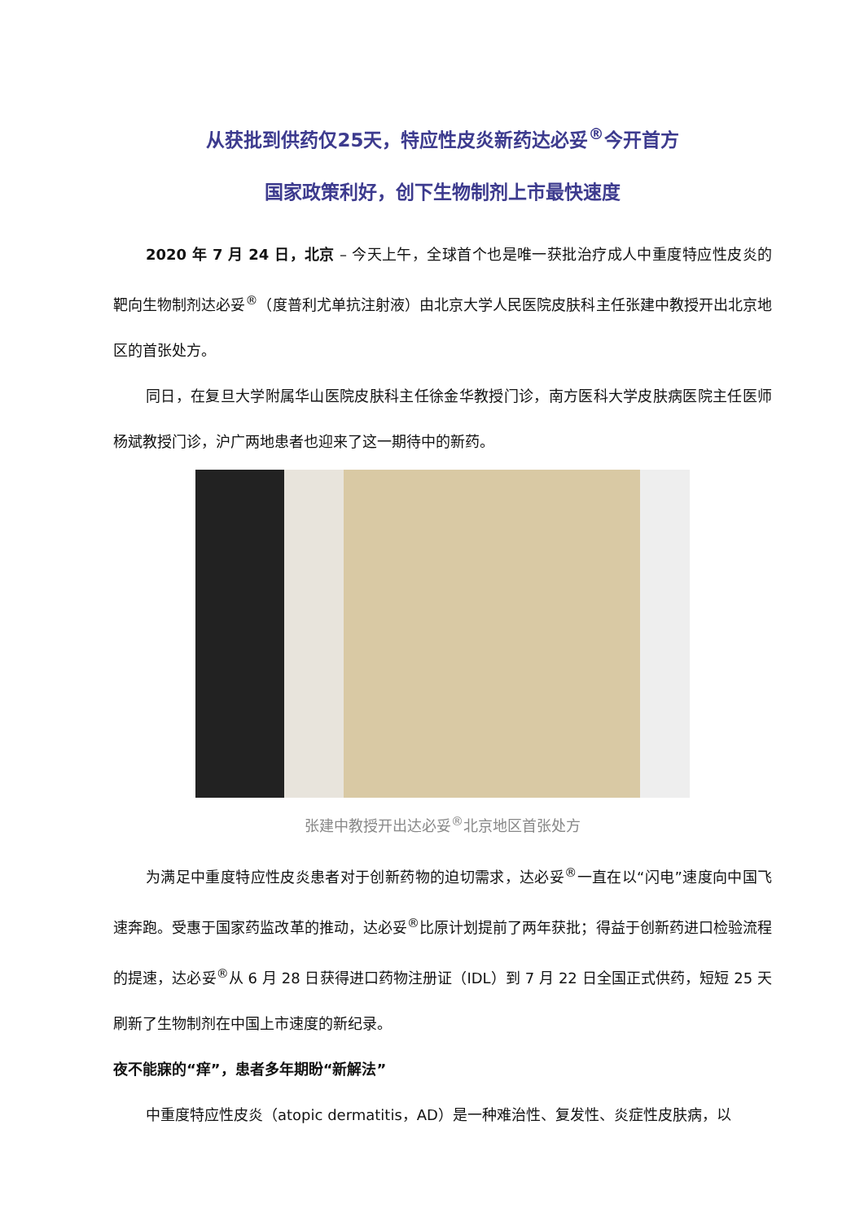从获批到供药仅25天，特应性皮炎新药达必妥<sup>®</sup>今开首方
国家政策利好，创下生物制剂上市最快速度
2020 年 7 月 24 日，北京 – 今天上午，全球首个也是唯一获批治疗成人中重度特应性皮炎的靶向生物制剂达必妥<sup>®</sup>（度普利尤单抗注射液）由北京大学人民医院皮肤科主任张建中教授开出北京地区的首张处方。
同日，在复旦大学附属华山医院皮肤科主任徐金华教授门诊，南方医科大学皮肤病医院主任医师杨斌教授门诊，沪广两地患者也迎来了这一期待中的新药。
张建中教授开出达必妥<sup>®</sup>北京地区首张处方
为满足中重度特应性皮炎患者对于创新药物的迫切需求，达必妥<sup>®</sup>一直在以“闪电”速度向中国飞速奔跑。受惠于国家药监改革的推动，达必妥<sup>®</sup>比原计划提前了两年获批；得益于创新药进口检验流程的提速，达必妥<sup>®</sup>从 6 月 28 日获得进口药物注册证（IDL）到 7 月 22 日全国正式供药，短短 25 天刷新了生物制剂在中国上市速度的新纪录。
夜不能寐的“痒”，患者多年期盼“新解法”
中重度特应性皮炎（atopic dermatitis，AD）是一种难治性、复发性、炎症性皮肤病，以